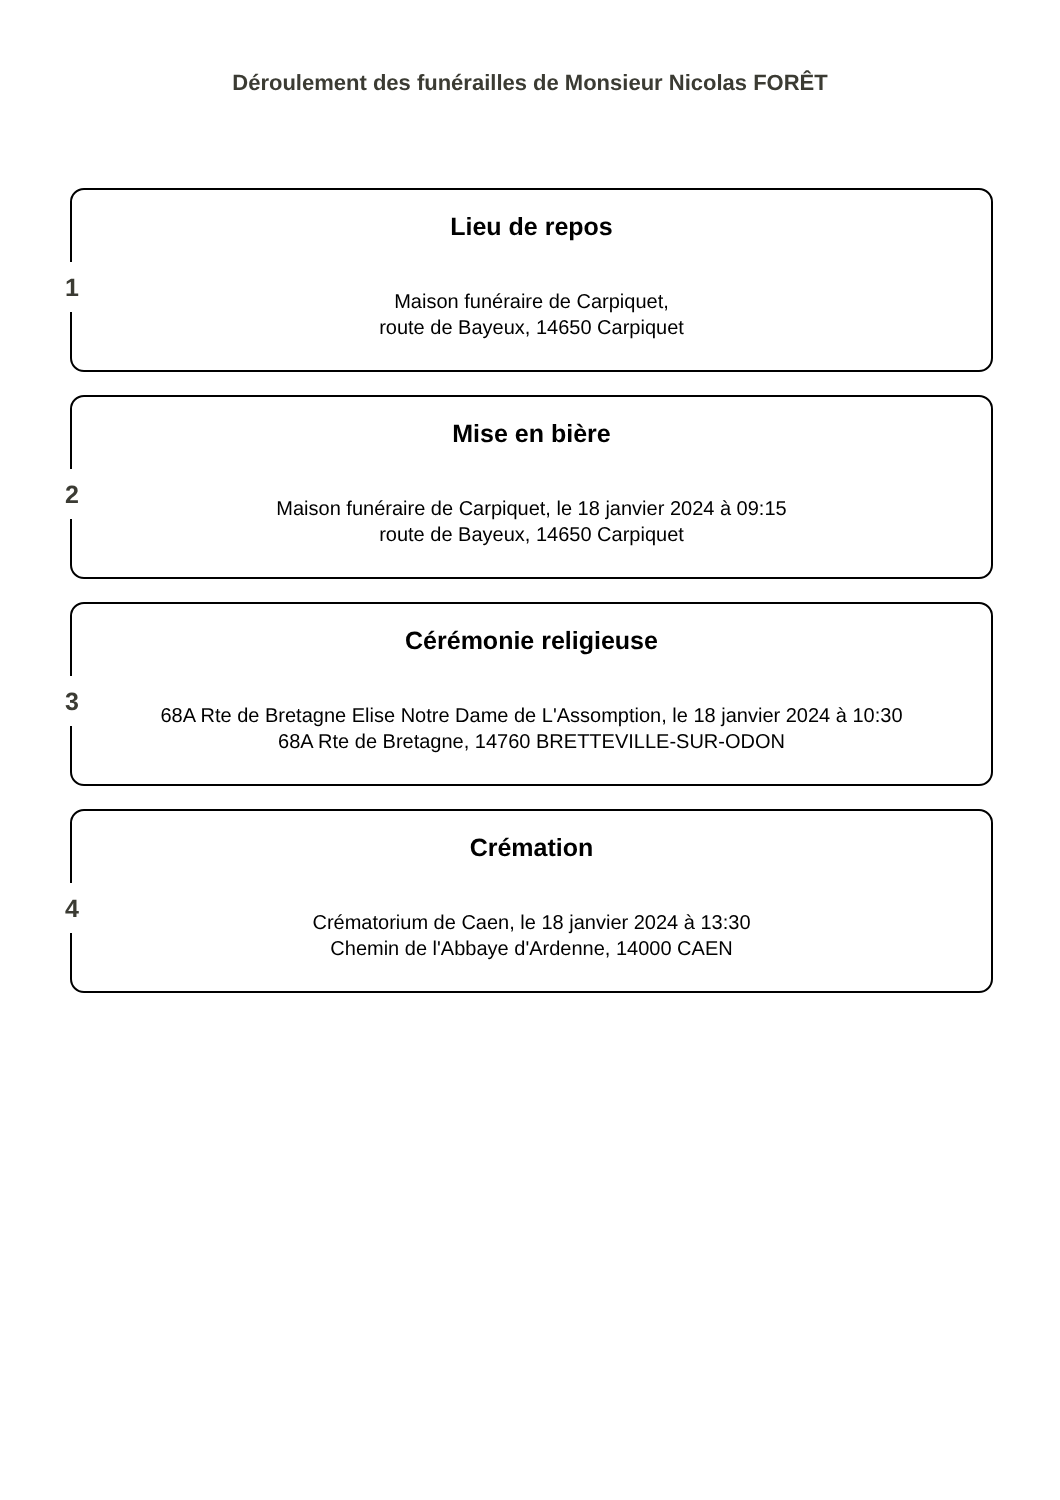Déroulement des funérailles de Monsieur Nicolas FORÊT
1
Lieu de repos
Maison funéraire de Carpiquet,
route de Bayeux, 14650 Carpiquet
2
Mise en bière
Maison funéraire de Carpiquet, le 18 janvier 2024 à 09:15
route de Bayeux, 14650 Carpiquet
3
Cérémonie religieuse
68A Rte de Bretagne Elise Notre Dame de L'Assomption, le 18 janvier 2024 à 10:30
68A Rte de Bretagne, 14760 BRETTEVILLE-SUR-ODON
4
Crémation
Crématorium de Caen, le 18 janvier 2024 à 13:30
Chemin de l'Abbaye d'Ardenne, 14000 CAEN